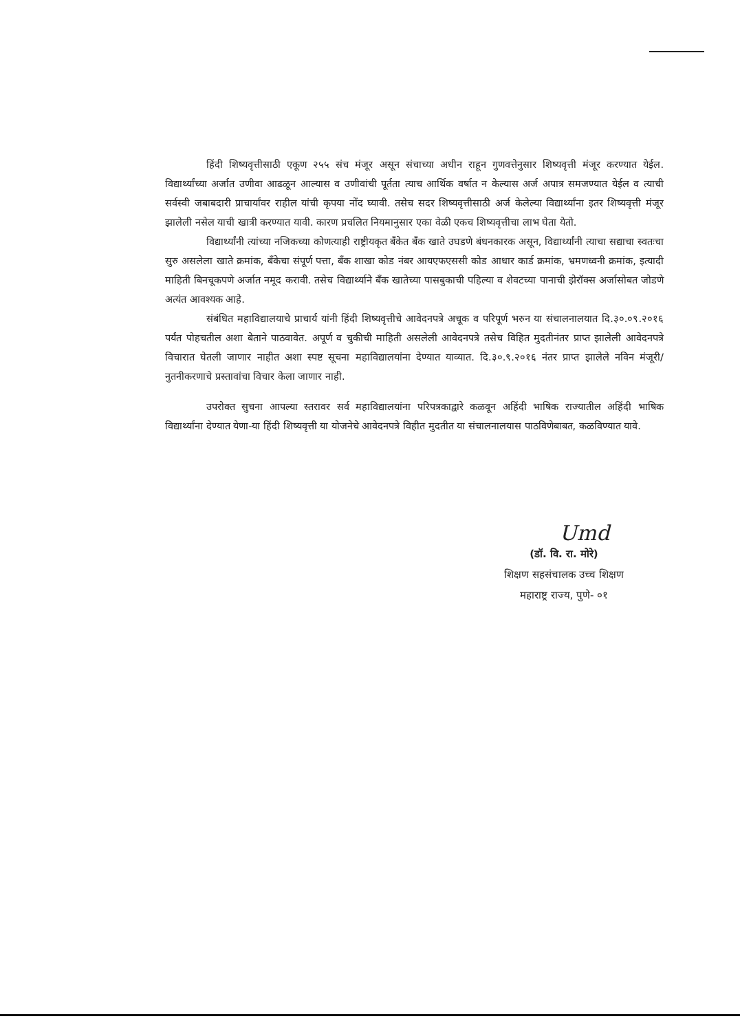हिंदी शिष्यवृत्तीसाठी एकूण २५५ संच मंजूर असून संचाच्या अधीन राहून गुणवत्तेनुसार शिष्यवृत्ती मंजूर करण्यात येईल. विद्यार्थ्यांच्या अर्जात उणीवा आढळून आल्यास व उणीवांची पूर्तता त्याच आर्थिक वर्षात न केल्यास अर्ज अपात्र समजण्यात येईल व त्याची सर्वस्वी जबाबदारी प्राचार्यांवर राहील यांची कृपया नोंद घ्यावी. तसेच सदर शिष्यवृत्तीसाठी अर्ज केलेल्या विद्यार्थ्यांना इतर शिष्यवृत्ती मंजूर झालेली नसेल याची खात्री करण्यात यावी. कारण प्रचलित नियमानुसार एका वेळी एकच शिष्यवृत्तीचा लाभ घेता येतो.
विद्यार्थ्यांनी त्यांच्या नजिकच्या कोणत्याही राष्ट्रीयकृत बँकेत बँक खाते उघडणे बंधनकारक असून, विद्यार्थ्यांनी त्याचा सद्याचा स्वतःचा सुरु असलेला खाते क्रमांक, बँकेचा संपूर्ण पत्ता, बँक शाखा कोड नंबर आयएफएससी कोड आधार कार्ड क्रमांक, भ्रमणध्वनी क्रमांक, इत्यादी माहिती बिनचूकपणे अर्जात नमूद करावी. तसेच विद्यार्थ्याने बँक खातेच्या पासबुकाची पहिल्या व शेवटच्या पानाची झेरॉक्स अर्जासोबत जोडणे अत्यंत आवश्यक आहे.
संबंधित महाविद्यालयाचे प्राचार्य यांनी हिंदी शिष्यवृत्तीचे आवेदनपत्रे अचूक व परिपूर्ण भरुन या संचालनालयात दि.३०.०९.२०१६ पर्यंत पोहचतील अशा बेताने पाठवावेत. अपूर्ण व चुकीची माहिती असलेली आवेदनपत्रे तसेच विहित मुदतीनंतर प्राप्त झालेली आवेदनपत्रे विचारात घेतली जाणार नाहीत अशा स्पष्ट सूचना महाविद्यालयांना देण्यात याव्यात. दि.३०.९.२०१६ नंतर प्राप्त झालेले नविन मंजूरी/नुतनीकरणाचे प्रस्तावांचा विचार केला जाणार नाही.
उपरोक्त सुचना आपल्या स्तरावर सर्व महाविद्यालयांना परिपत्रकाद्वारे कळवून अहिंदी भाषिक राज्यातील अहिंदी भाषिक विद्यार्थ्यांना देण्यात येणा-या हिंदी शिष्यवृत्ती या योजनेचे आवेदनपत्रे विहीत मुदतीत या संचालनालयास पाठविणेबाबत, कळविण्यात यावे.
Umd
(डॉ. वि. रा. मोरे)
शिक्षण सहसंचालक उच्च शिक्षण
महाराष्ट्र राज्य, पुणे- ०१